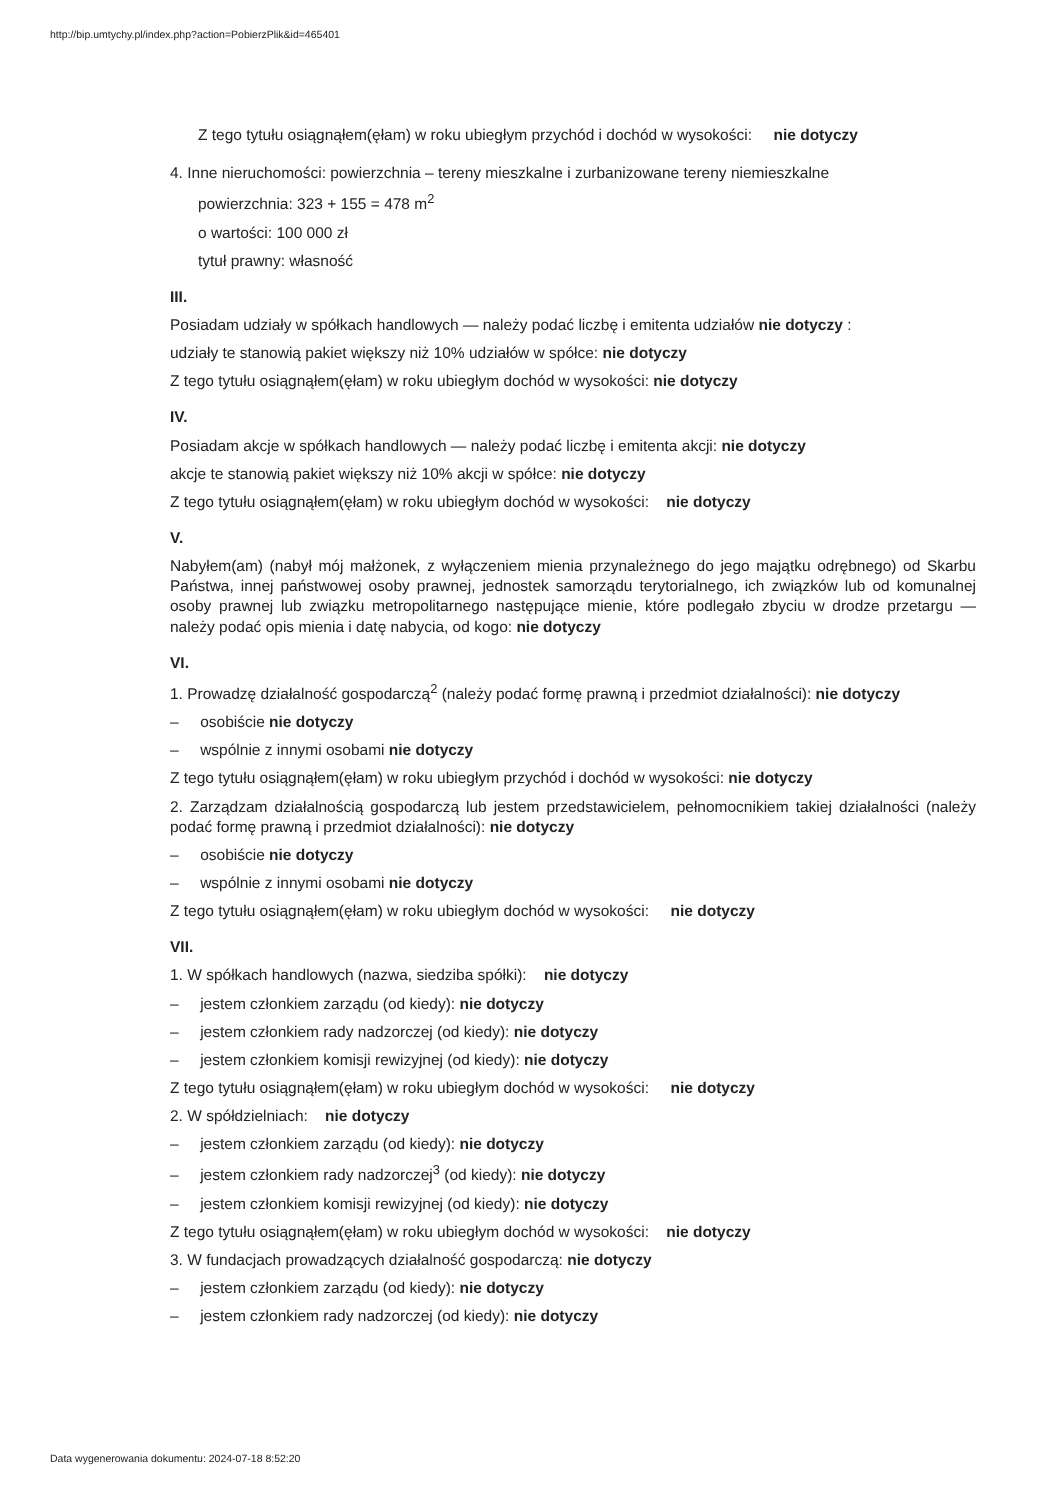http://bip.umtychy.pl/index.php?action=PobierzPlik&id=465401
Z tego tytułu osiągnąłem(ęłam) w roku ubiegłym przychód i dochód w wysokości: nie dotyczy
4. Inne nieruchomości: powierzchnia – tereny mieszkalne i zurbanizowane tereny niemieszkalne
powierzchnia: 323 + 155 = 478 m<sup>2</sup>
o wartości: 100 000 zł
tytuł prawny: własność
III.
Posiadam udziały w spółkach handlowych — należy podać liczbę i emitenta udziałów nie dotyczy :
udziały te stanowią pakiet większy niż 10% udziałów w spółce: nie dotyczy
Z tego tytułu osiągnąłem(ęłam) w roku ubiegłym dochód w wysokości: nie dotyczy
IV.
Posiadam akcje w spółkach handlowych — należy podać liczbę i emitenta akcji: nie dotyczy
akcje te stanowią pakiet większy niż 10% akcji w spółce: nie dotyczy
Z tego tytułu osiągnąłem(ęłam) w roku ubiegłym dochód w wysokości: nie dotyczy
V.
Nabyłem(am) (nabył mój małżonek, z wyłączeniem mienia przynależnego do jego majątku odrębnego) od Skarbu Państwa, innej państwowej osoby prawnej, jednostek samorządu terytorialnego, ich związków lub od komunalnej osoby prawnej lub związku metropolitarnego następujące mienie, które podlegało zbyciu w drodze przetargu — należy podać opis mienia i datę nabycia, od kogo: nie dotyczy
VI.
1. Prowadzę działalność gospodarczą<sup>2</sup> (należy podać formę prawną i przedmiot działalności): nie dotyczy
– osobiście nie dotyczy
– wspólnie z innymi osobami nie dotyczy
Z tego tytułu osiągnąłem(ęłam) w roku ubiegłym przychód i dochód w wysokości: nie dotyczy
2. Zarządzam działalnością gospodarczą lub jestem przedstawicielem, pełnomocnikiem takiej działalności (należy podać formę prawną i przedmiot działalności): nie dotyczy
– osobiście nie dotyczy
– wspólnie z innymi osobami nie dotyczy
Z tego tytułu osiągnąłem(ęłam) w roku ubiegłym dochód w wysokości: nie dotyczy
VII.
1. W spółkach handlowych (nazwa, siedziba spółki): nie dotyczy
– jestem członkiem zarządu (od kiedy): nie dotyczy
– jestem członkiem rady nadzorczej (od kiedy): nie dotyczy
– jestem członkiem komisji rewizyjnej (od kiedy): nie dotyczy
Z tego tytułu osiągnąłem(ęłam) w roku ubiegłym dochód w wysokości: nie dotyczy
2. W spółdzielniach: nie dotyczy
– jestem członkiem zarządu (od kiedy): nie dotyczy
– jestem członkiem rady nadzorczej<sup>3</sup> (od kiedy): nie dotyczy
– jestem członkiem komisji rewizyjnej (od kiedy): nie dotyczy
Z tego tytułu osiągnąłem(ęłam) w roku ubiegłym dochód w wysokości: nie dotyczy
3. W fundacjach prowadzących działalność gospodarczą: nie dotyczy
– jestem członkiem zarządu (od kiedy): nie dotyczy
– jestem członkiem rady nadzorczej (od kiedy): nie dotyczy
Data wygenerowania dokumentu: 2024-07-18 8:52:20